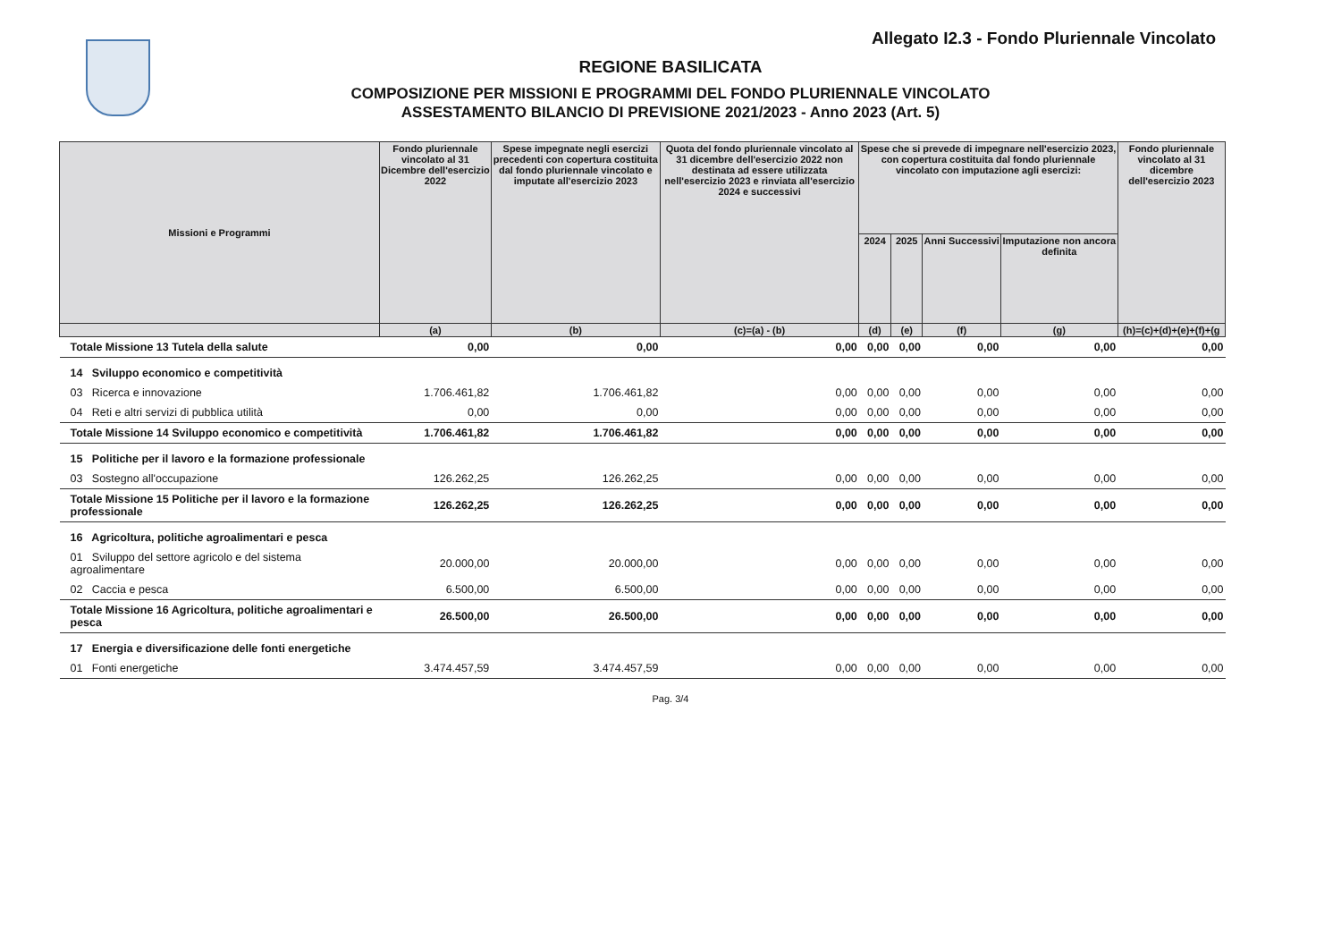Allegato I2.3 - Fondo Pluriennale Vincolato
REGIONE BASILICATA
COMPOSIZIONE PER MISSIONI E PROGRAMMI DEL FONDO PLURIENNALE VINCOLATO
ASSESTAMENTO BILANCIO DI PREVISIONE 2021/2023 - Anno 2023 (Art. 5)
| Missioni e Programmi | Fondo pluriennale vincolato al 31 Dicembre dell'esercizio 2022 | Spese impegnate negli esercizi precedenti con copertura costituita dal fondo pluriennale vincolato e imputate all'esercizio 2023 | Quota del fondo pluriennale vincolato al 31 dicembre dell'esercizio 2022 non destinata ad essere utilizzata nell'esercizio 2023 e rinviata all'esercizio 2024 e successivi | Spese che si prevede di impegnare nell'esercizio 2023, con copertura costituita dal fondo pluriennale vincolato con imputazione agli esercizi: | | | | Fondo pluriennale vincolato al 31 dicembre dell'esercizio 2023 |
| --- | --- | --- | --- | --- | --- | --- | --- | --- |
| | | | | 2024 | 2025 | Anni Successivi | Imputazione non ancora definita | |
| | (a) | (b) | (c)=(a) - (b) | (d) | (e) | (f) | (g) | (h)=(c)+(d)+(e)+(f)+(g |
| Totale Missione 13 Tutela della salute | 0,00 | 0,00 | 0,00 | 0,00 | 0,00 | 0,00 | 0,00 | 0,00 |
| 14 Sviluppo economico e competitività | | | | | | | | |
| 03 Ricerca e innovazione | 1.706.461,82 | 1.706.461,82 | 0,00 | 0,00 | 0,00 | 0,00 | 0,00 | 0,00 |
| 04 Reti e altri servizi di pubblica utilità | 0,00 | 0,00 | 0,00 | 0,00 | 0,00 | 0,00 | 0,00 | 0,00 |
| Totale Missione 14 Sviluppo economico e competitività | 1.706.461,82 | 1.706.461,82 | 0,00 | 0,00 | 0,00 | 0,00 | 0,00 | 0,00 |
| 15 Politiche per il lavoro e la formazione professionale | | | | | | | | |
| 03 Sostegno all'occupazione | 126.262,25 | 126.262,25 | 0,00 | 0,00 | 0,00 | 0,00 | 0,00 | 0,00 |
| Totale Missione 15 Politiche per il lavoro e la formazione professionale | 126.262,25 | 126.262,25 | 0,00 | 0,00 | 0,00 | 0,00 | 0,00 | 0,00 |
| 16 Agricoltura, politiche agroalimentari e pesca | | | | | | | | |
| 01 Sviluppo del settore agricolo e del sistema agroalimentare | 20.000,00 | 20.000,00 | 0,00 | 0,00 | 0,00 | 0,00 | 0,00 | 0,00 |
| 02 Caccia e pesca | 6.500,00 | 6.500,00 | 0,00 | 0,00 | 0,00 | 0,00 | 0,00 | 0,00 |
| Totale Missione 16 Agricoltura, politiche agroalimentari e pesca | 26.500,00 | 26.500,00 | 0,00 | 0,00 | 0,00 | 0,00 | 0,00 | 0,00 |
| 17 Energia e diversificazione delle fonti energetiche | | | | | | | | |
| 01 Fonti energetiche | 3.474.457,59 | 3.474.457,59 | 0,00 | 0,00 | 0,00 | 0,00 | 0,00 | 0,00 |
Pag. 3/4